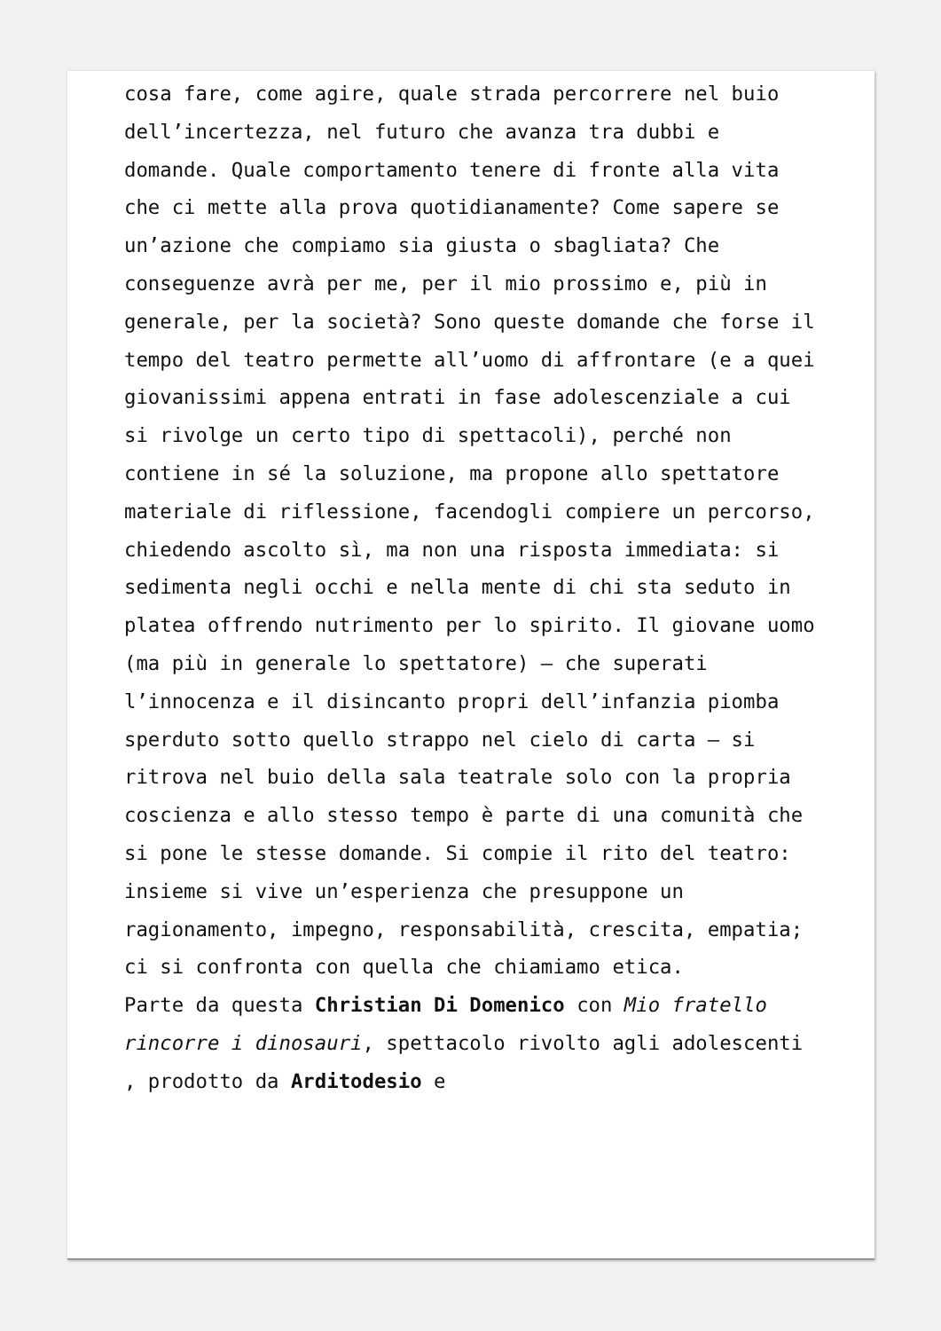cosa fare, come agire, quale strada percorrere nel buio dell’incertezza, nel futuro che avanza tra dubbi e domande. Quale comportamento tenere di fronte alla vita che ci mette alla prova quotidianamente? Come sapere se un’azione che compiamo sia giusta o sbagliata? Che conseguenze avrà per me, per il mio prossimo e, più in generale, per la società? Sono queste domande che forse il tempo del teatro permette all’uomo di affrontare (e a quei giovanissimi appena entrati in fase adolescenziale a cui si rivolge un certo tipo di spettacoli), perché non contiene in sé la soluzione, ma propone allo spettatore materiale di riflessione, facendogli compiere un percorso, chiedendo ascolto sì, ma non una risposta immediata: si sedimenta negli occhi e nella mente di chi sta seduto in platea offrendo nutrimento per lo spirito. Il giovane uomo (ma più in generale lo spettatore) – che superati l’innocenza e il disincanto propri dell’infanzia piomba sperduto sotto quello strappo nel cielo di carta – si ritrova nel buio della sala teatrale solo con la propria coscienza e allo stesso tempo è parte di una comunità che si pone le stesse domande. Si compie il rito del teatro: insieme si vive un’esperienza che presuppone un ragionamento, impegno, responsabilità, crescita, empatia; ci si confronta con quella che chiamiamo etica.
Parte da questa Christian Di Domenico con Mio fratello rincorre i dinosauri, spettacolo rivolto agli adolescenti , prodotto da Arditodesio e